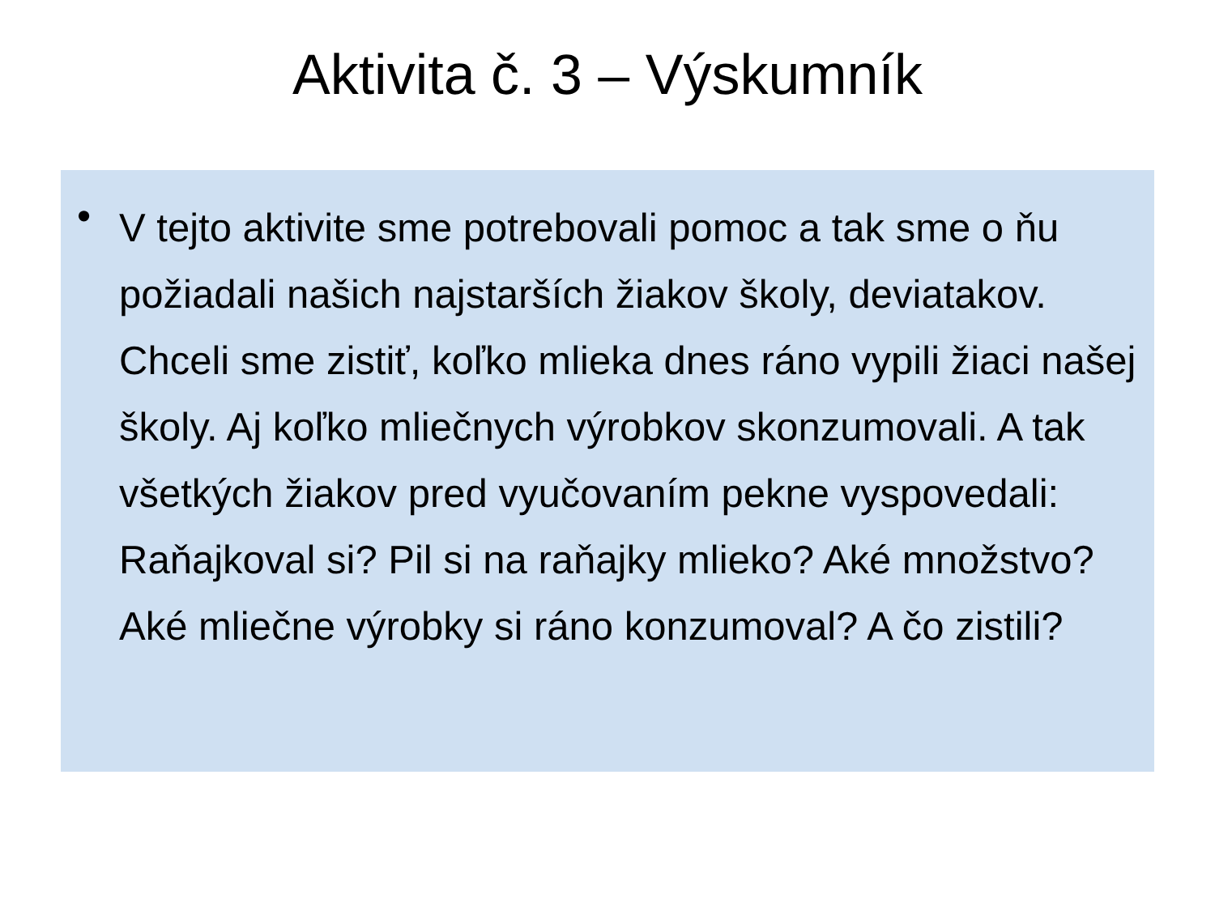Aktivita č. 3 – Výskumník
•
V tejto aktivite sme potrebovali pomoc a tak sme o ňu požiadali našich najstarších žiakov školy, deviatakov. Chceli sme zistiť, koľko mlieka dnes ráno vypili žiaci našej školy. Aj koľko mliečnych výrobkov skonzumovali. A tak všetkých žiakov pred vyučovaním pekne vyspovedali: Raňajkoval si? Pil si na raňajky mlieko? Aké množstvo? Aké mliečne výrobky si ráno konzumoval? A čo zistili?